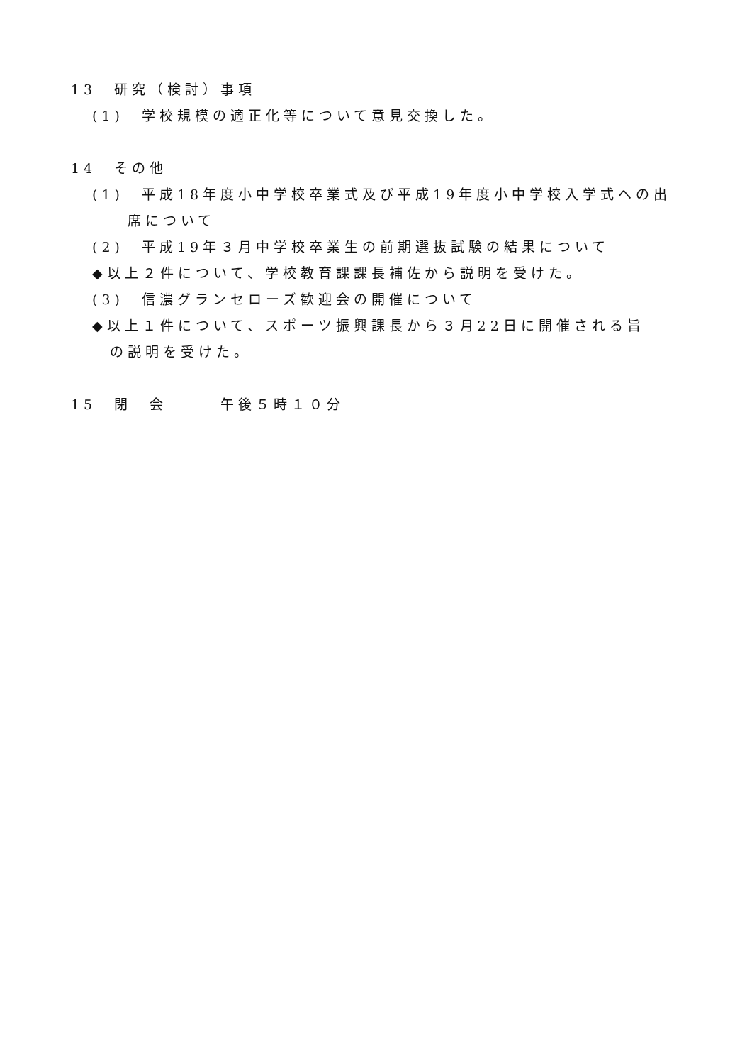13　研究（検討）事項
(1)　学校規模の適正化等について意見交換した。
14　その他
(1)　平成18年度小中学校卒業式及び平成19年度小中学校入学式への出
席について
(2)　平成19年３月中学校卒業生の前期選抜試験の結果について
◆以上２件について、学校教育課課長補佐から説明を受けた。
(3)　信濃グランセローズ歓迎会の開催について
◆以上１件について、スポーツ振興課長から３月22日に開催される旨
の説明を受けた。
15　閉　会　　　午後５時１０分